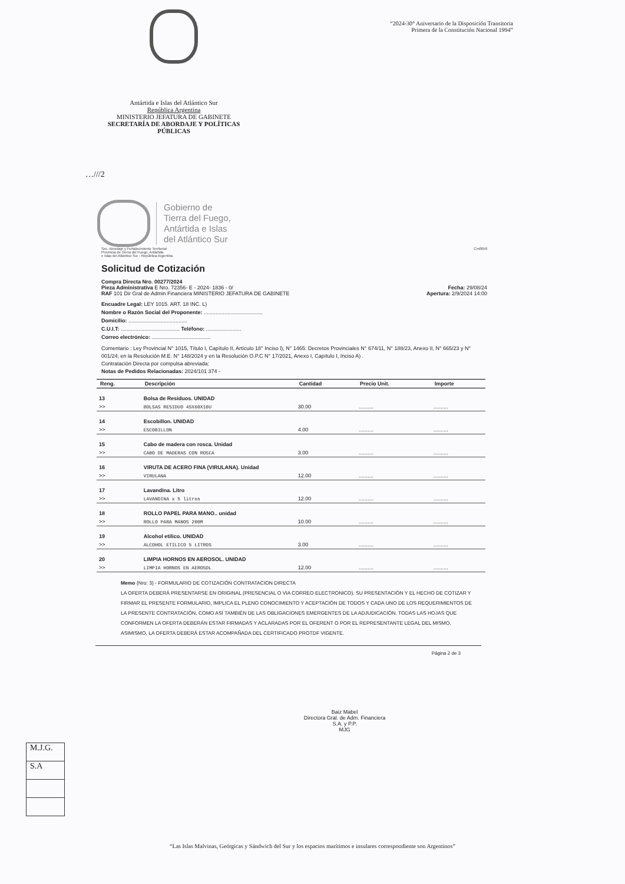“2024-30° Aniversario de la Disposición Transitoria
Primera de la Constitución Nacional 1994”
Antártida e Islas del Atlántico Sur
República Argentina
MINISTERIO JEFATURA DE GABINETE
SECRETARÍA DE ABORDAJE Y POLÍTICAS PÚBLICAS
…///2
Gobierno de
Tierra del Fuego,
Antártida e Islas
del Atlántico Sur
Sec. Abordaje y Fortalecimiento Territorial
Provincia de Tierra del Fuego, Antártida
e Islas del Atlántico Sur - República Argentina Cm0058
Solicitud de Cotización
Compra Directa Nro. 00277/2024
Pieza Administrativa E Nro. 72356- E - 2024- 1836 - 0/ Fecha: 29/08/24
RAF 101 Dir Gral de Admin Financiera MINISTERIO JEFATURA DE GABINETE Apertura: 2/9/2024 14:00
Encuadre Legal: LEY 1015. ART. 18 INC. L)
Nombre o Razón Social del Proponente: ........................................
Domicilio: ........................................
C.U.I.T: ........................................ Teléfono: ........................
Correo electrónico: ........................................
Comentario : Ley Provincial N° 1015, Título I, Capítulo II, Artículo 18° Inciso l), N° 1465: Decretos Provinciales N° 674/11, N° 188/23, Anexo II, N° 665/23 y N° 001/24; en la Resolución M.E. N° 148/2024 y en la Resolución O.P.C N° 17/2021, Anexo I, Capítulo I, Inciso A) .
Contratación Directa por compulsa abreviada:
Notas de Pedidos Relacionadas: 2024/101 374 -
| Reng. | Descripción | Cantidad | Precio Unit. | Importe |
| --- | --- | --- | --- | --- |
| 13 | Bolsa de Residuos. UNIDAD | | | |
| >> | BOLSAS RESIDUO 45X60X10U | 30.00 | .......... | .......... |
| 14 | Escobillon. UNIDAD | | | |
| >> | ESCOBILLON | 4.00 | .......... | .......... |
| 15 | Cabo de madera con rosca. Unidad | | | |
| >> | CABO DE MADERAS CON ROSCA | 3.00 | .......... | .......... |
| 16 | VIRUTA DE ACERO FINA (VIRULANA). Unidad | | | |
| >> | VIRULANA | 12.00 | .......... | .......... |
| 17 | Lavandina. Litro | | | |
| >> | LAVANDINA x 5 litros | 12.00 | .......... | .......... |
| 18 | ROLLO PAPEL PARA MANO.. unidad | | | |
| >> | ROLLO PARA MANOS 200M | 10.00 | .......... | .......... |
| 19 | Alcohol etilico. UNIDAD | | | |
| >> | ALCOHOL ETILICO 5 LITROS | 3.00 | .......... | .......... |
| 20 | LIMPIA HORNOS EN AEROSOL. UNIDAD | | | |
| >> | LIMPIA HORNOS EN AEROSOL | 12.00 | .......... | .......... |
Memo (Nro: 3) - FORMULARIO DE COTIZACIÓN CONTRATACION DIRECTA
LA OFERTA DEBERÁ PRESENTARSE EN ORIGINAL (PRESENCIAL O VIA CORREO ELECTRONICO). SU PRESENTACIÓN Y EL HECHO DE COTIZAR Y FIRMAR EL PRESENTE FORMULARIO, IMPLICA EL PLENO CONOCIMIENTO Y ACEPTACIÓN DE TODOS Y CADA UNO DE LOS REQUERIMIENTOS DE LA PRESENTE CONTRATACIÓN, COMO ASÍ TAMBIÉN DE LAS OBLIGACIONES EMERGENTES DE LA ADJUDICACIÓN. TODAS LAS HOJAS QUE CONFORMEN LA OFERTA DEBERÁN ESTAR FIRMADAS Y ACLARADAS POR EL OFERENT O POR EL REPRESENTANTE LEGAL DEL MISMO. ASIMISMO, LA OFERTA DEBERÁ ESTAR ACOMPAÑADA DEL CERTIFICADO PROTDF VIGENTE.
Página 2 de 3
Baiz Mabel
Directora Gral. de Adm. Financiera
S.A. y P.P.
MJG
M.J.G.
S.A
“Las Islas Malvinas, Geórgicas y Sándwich del Sur y los espacios marítimos e insulares correspondiente son Argentinos”